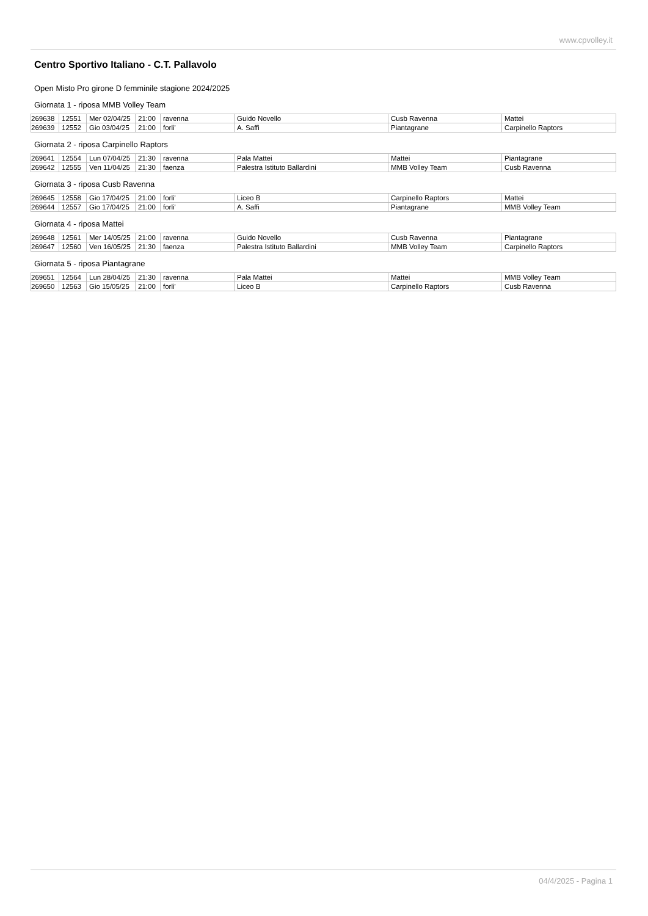www.cpvolley.it
Centro Sportivo Italiano - C.T. Pallavolo
Open Misto Pro girone D femminile stagione 2024/2025
Giornata 1 - riposa MMB Volley Team
| 269638 | 12551 | Mer 02/04/25 | 21:00 | ravenna | Guido Novello | Cusb Ravenna | Mattei |
| 269639 | 12552 | Gio 03/04/25 | 21:00 | forli' | A. Saffi | Piantagrane | Carpinello Raptors |
Giornata 2 - riposa Carpinello Raptors
| 269641 | 12554 | Lun 07/04/25 | 21:30 | ravenna | Pala Mattei | Mattei | Piantagrane |
| 269642 | 12555 | Ven 11/04/25 | 21:30 | faenza | Palestra Istituto Ballardini | MMB Volley Team | Cusb Ravenna |
Giornata 3 - riposa Cusb Ravenna
| 269645 | 12558 | Gio 17/04/25 | 21:00 | forli' | Liceo B | Carpinello Raptors | Mattei |
| 269644 | 12557 | Gio 17/04/25 | 21:00 | forli' | A. Saffi | Piantagrane | MMB Volley Team |
Giornata 4 - riposa Mattei
| 269648 | 12561 | Mer 14/05/25 | 21:00 | ravenna | Guido Novello | Cusb Ravenna | Piantagrane |
| 269647 | 12560 | Ven 16/05/25 | 21:30 | faenza | Palestra Istituto Ballardini | MMB Volley Team | Carpinello Raptors |
Giornata 5 - riposa Piantagrane
| 269651 | 12564 | Lun 28/04/25 | 21:30 | ravenna | Pala Mattei | Mattei | MMB Volley Team |
| 269650 | 12563 | Gio 15/05/25 | 21:00 | forli' | Liceo B | Carpinello Raptors | Cusb Ravenna |
04/4/2025 - Pagina 1